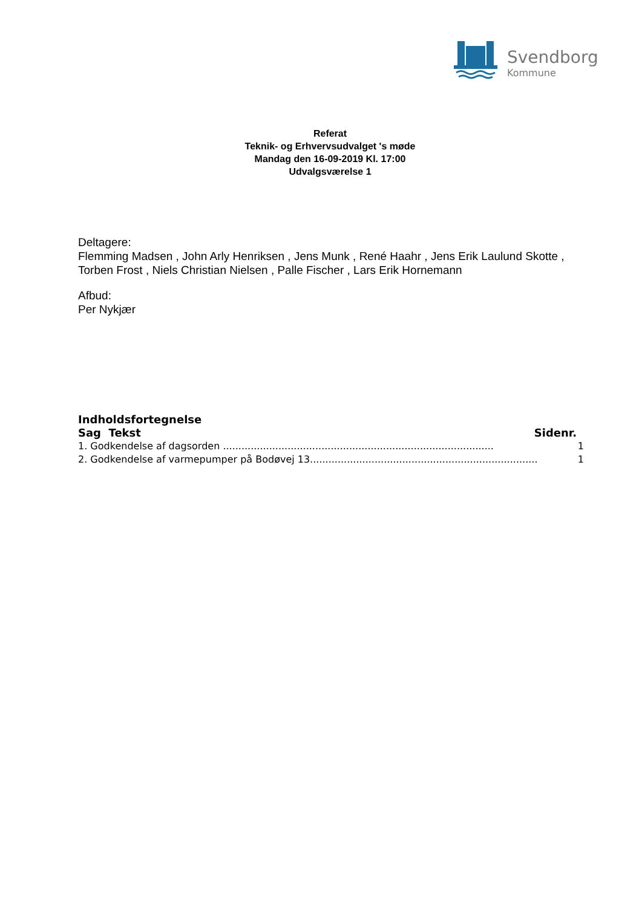Svendborg
Kommune
Referat
Teknik- og Erhvervsudvalget 's møde
Mandag den 16-09-2019 Kl. 17:00
Udvalgsværelse 1
Deltagere:
Flemming Madsen , John Arly Henriksen , Jens Munk , René Haahr , Jens Erik Laulund Skotte , Torben Frost , Niels Christian Nielsen , Palle Fischer , Lars Erik Hornemann
Afbud:
Per Nykjær
Indholdsfortegnelse
Sag Tekst Sidenr.
1. Godkendelse af dagsorden ........................................................................................ 1
2. Godkendelse af varmepumper på Bodøvej 13.......................................................................... 1